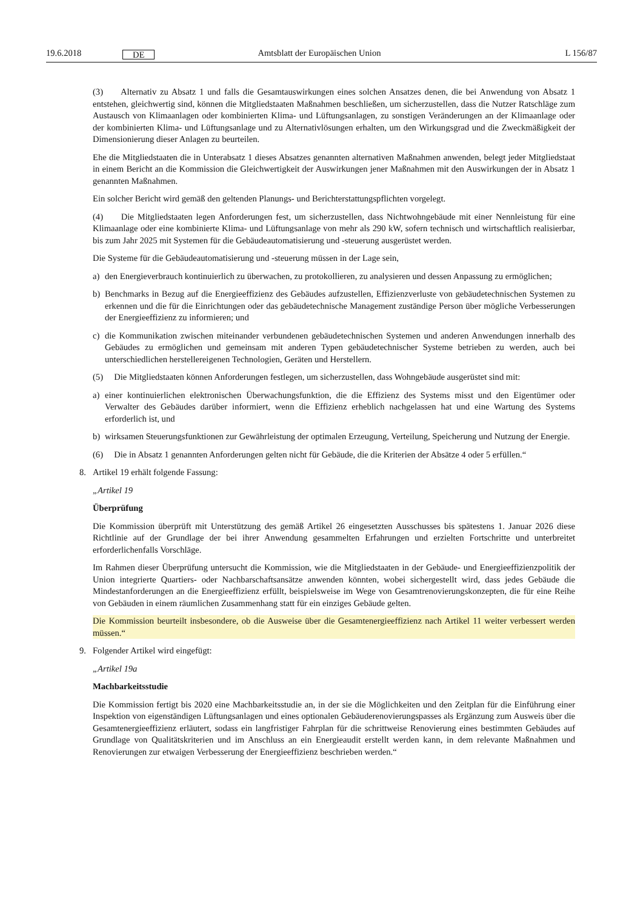19.6.2018 DE Amtsblatt der Europäischen Union L 156/87
(3) Alternativ zu Absatz 1 und falls die Gesamtauswirkungen eines solchen Ansatzes denen, die bei Anwendung von Absatz 1 entstehen, gleichwertig sind, können die Mitgliedstaaten Maßnahmen beschließen, um sicherzustellen, dass die Nutzer Ratschläge zum Austausch von Klimaanlagen oder kombinierten Klima- und Lüftungsanlagen, zu sonstigen Veränderungen an der Klimaanlage oder der kombinierten Klima- und Lüftungsanlage und zu Alternativlösungen erhalten, um den Wirkungsgrad und die Zweckmäßigkeit der Dimensionierung dieser Anlagen zu beurteilen.
Ehe die Mitgliedstaaten die in Unterabsatz 1 dieses Absatzes genannten alternativen Maßnahmen anwenden, belegt jeder Mitgliedstaat in einem Bericht an die Kommission die Gleichwertigkeit der Auswirkungen jener Maßnahmen mit den Auswirkungen der in Absatz 1 genannten Maßnahmen.
Ein solcher Bericht wird gemäß den geltenden Planungs- und Berichterstattungspflichten vorgelegt.
(4) Die Mitgliedstaaten legen Anforderungen fest, um sicherzustellen, dass Nichtwohngebäude mit einer Nennleistung für eine Klimaanlage oder eine kombinierte Klima- und Lüftungsanlage von mehr als 290 kW, sofern technisch und wirtschaftlich realisierbar, bis zum Jahr 2025 mit Systemen für die Gebäudeautomatisierung und -steuerung ausgerüstet werden.
Die Systeme für die Gebäudeautomatisierung und -steuerung müssen in der Lage sein,
a) den Energieverbrauch kontinuierlich zu überwachen, zu protokollieren, zu analysieren und dessen Anpassung zu ermöglichen;
b) Benchmarks in Bezug auf die Energieeffizienz des Gebäudes aufzustellen, Effizienzverluste von gebäudetechnischen Systemen zu erkennen und die für die Einrichtungen oder das gebäudetechnische Management zuständige Person über mögliche Verbesserungen der Energieeffizienz zu informieren; und
c) die Kommunikation zwischen miteinander verbundenen gebäudetechnischen Systemen und anderen Anwendungen innerhalb des Gebäudes zu ermöglichen und gemeinsam mit anderen Typen gebäudetechnischer Systeme betrieben zu werden, auch bei unterschiedlichen herstellereigenen Technologien, Geräten und Herstellern.
(5) Die Mitgliedstaaten können Anforderungen festlegen, um sicherzustellen, dass Wohngebäude ausgerüstet sind mit:
a) einer kontinuierlichen elektronischen Überwachungsfunktion, die die Effizienz des Systems misst und den Eigentümer oder Verwalter des Gebäudes darüber informiert, wenn die Effizienz erheblich nachgelassen hat und eine Wartung des Systems erforderlich ist, und
b) wirksamen Steuerungsfunktionen zur Gewährleistung der optimalen Erzeugung, Verteilung, Speicherung und Nutzung der Energie.
(6) Die in Absatz 1 genannten Anforderungen gelten nicht für Gebäude, die die Kriterien der Absätze 4 oder 5 erfüllen.“
8. Artikel 19 erhält folgende Fassung:
„Artikel 19
Überprüfung
Die Kommission überprüft mit Unterstützung des gemäß Artikel 26 eingesetzten Ausschusses bis spätestens 1. Januar 2026 diese Richtlinie auf der Grundlage der bei ihrer Anwendung gesammelten Erfahrungen und erzielten Fortschritte und unterbreitet erforderlichenfalls Vorschläge.
Im Rahmen dieser Überprüfung untersucht die Kommission, wie die Mitgliedstaaten in der Gebäude- und Energieeffizienzpolitik der Union integrierte Quartiers- oder Nachbarschaftsansätze anwenden könnten, wobei sichergestellt wird, dass jedes Gebäude die Mindestanforderungen an die Energieeffizienz erfüllt, beispielsweise im Wege von Gesamtrenovierungskonzepten, die für eine Reihe von Gebäuden in einem räumlichen Zusammenhang statt für ein einziges Gebäude gelten.
Die Kommission beurteilt insbesondere, ob die Ausweise über die Gesamtenergieeffizienz nach Artikel 11 weiter verbessert werden müssen.“
9. Folgender Artikel wird eingefügt:
„Artikel 19a
Machbarkeitsstudie
Die Kommission fertigt bis 2020 eine Machbarkeitsstudie an, in der sie die Möglichkeiten und den Zeitplan für die Einführung einer Inspektion von eigenständigen Lüftungsanlagen und eines optionalen Gebäuderenovierungspasses als Ergänzung zum Ausweis über die Gesamtenergieeffizienz erläutert, sodass ein langfristiger Fahrplan für die schrittweise Renovierung eines bestimmten Gebäudes auf Grundlage von Qualitätskriterien und im Anschluss an ein Energieaudit erstellt werden kann, in dem relevante Maßnahmen und Renovierungen zur etwaigen Verbesserung der Energieeffizienz beschrieben werden.“